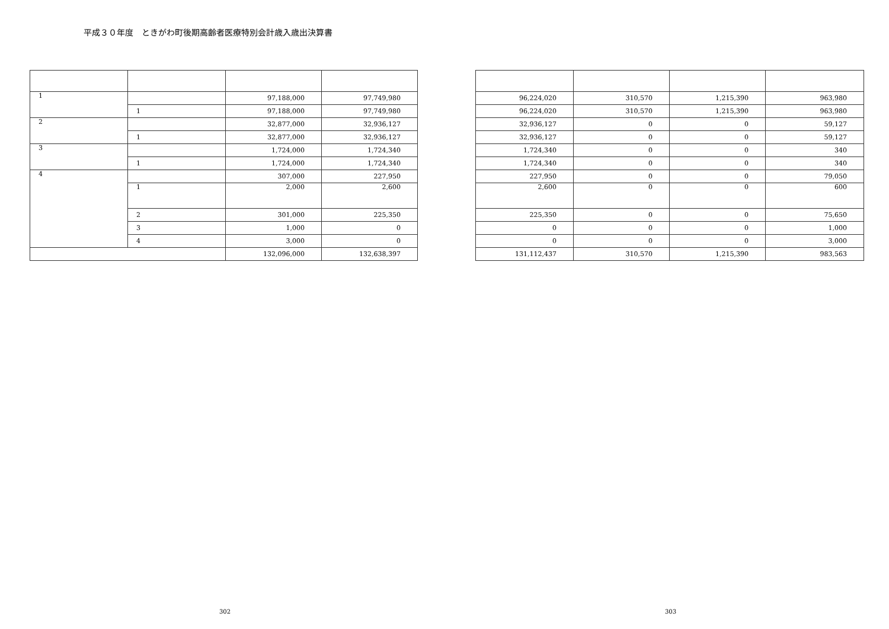平成３０年度　ときがわ町後期高齢者医療特別会計歳入歳出決算書
| 1 | | 97,188,000 | 97,749,980 |
| | 1 | 97,188,000 | 97,749,980 |
| 2 | | 32,877,000 | 32,936,127 |
| | 1 | 32,877,000 | 32,936,127 |
| 3 | | 1,724,000 | 1,724,340 |
| | 1 | 1,724,000 | 1,724,340 |
| 4 | | 307,000 | 227,950 |
| | 1 | 2,000 | 2,600 |
| | 2 | 301,000 | 225,350 |
| | 3 | 1,000 | 0 |
| | 4 | 3,000 | 0 |
| | | 132,096,000 | 132,638,397 |
| 96,224,020 | 310,570 | 1,215,390 | 963,980 |
| 96,224,020 | 310,570 | 1,215,390 | 963,980 |
| 32,936,127 | 0 | 0 | 59,127 |
| 32,936,127 | 0 | 0 | 59,127 |
| 1,724,340 | 0 | 0 | 340 |
| 1,724,340 | 0 | 0 | 340 |
| 227,950 | 0 | 0 | 79,050 |
| 2,600 | 0 | 0 | 600 |
| 225,350 | 0 | 0 | 75,650 |
| 0 | 0 | 0 | 1,000 |
| 0 | 0 | 0 | 3,000 |
| 131,112,437 | 310,570 | 1,215,390 | 983,563 |
302 303